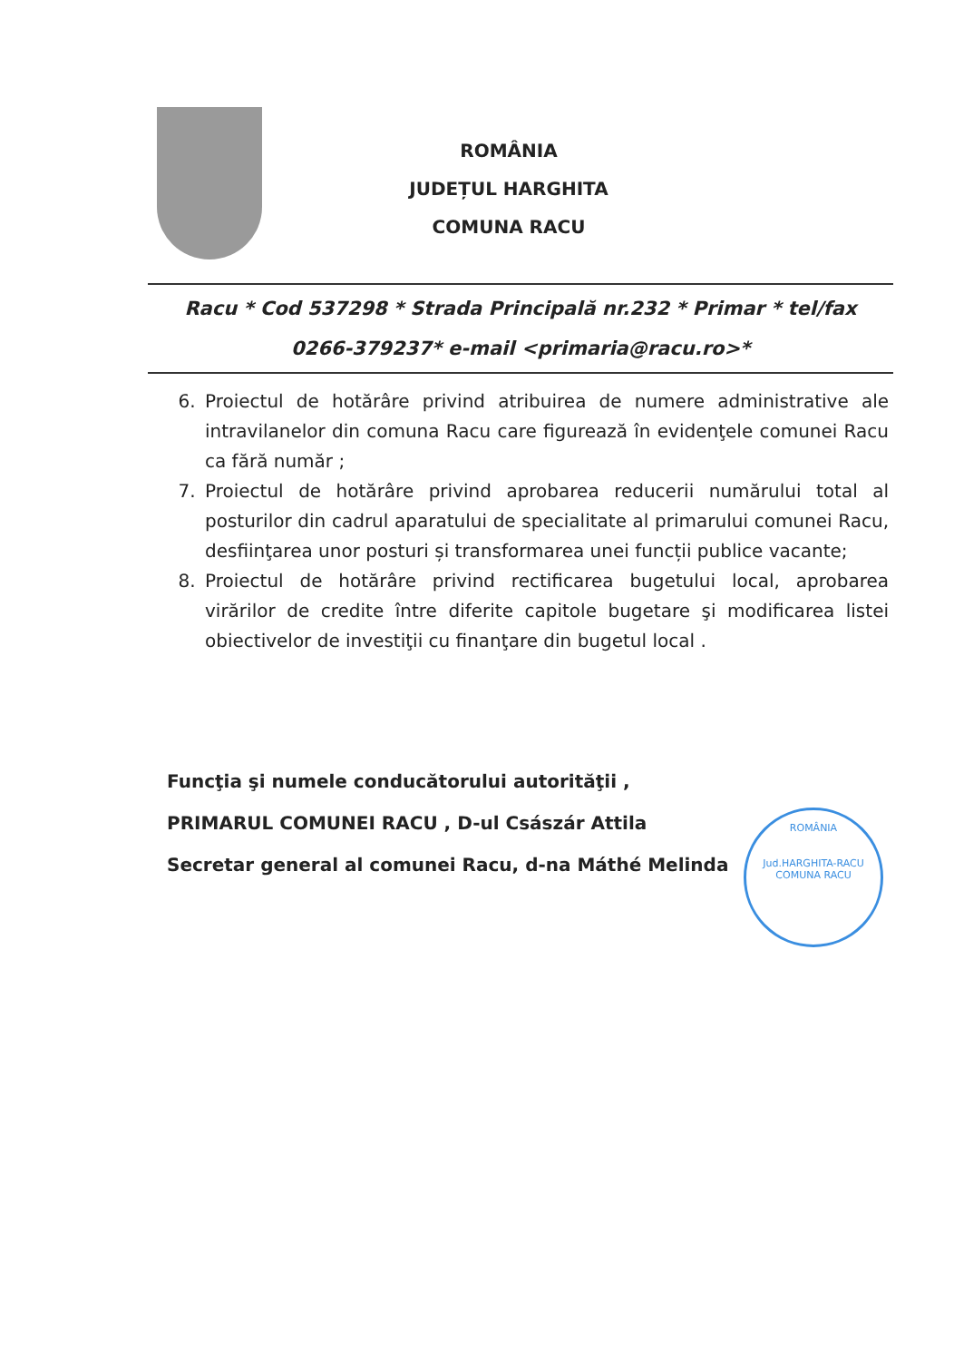ROMÂNIA
JUDEȚUL HARGHITA
COMUNA RACU
Racu * Cod 537298 * Strada Principală nr.232 * Primar * tel/fax
0266-379237* e-mail <primaria@racu.ro>*
6. Proiectul de hotărâre privind atribuirea de numere administrative ale intravilanelor din comuna Racu care figurează în evidenţele comunei Racu ca fără număr ;
7. Proiectul de hotărâre privind aprobarea reducerii numărului total al posturilor din cadrul aparatului de specialitate al primarului comunei Racu, desfiinţarea unor posturi și transformarea unei funcții publice vacante;
8. Proiectul de hotărâre privind rectificarea bugetului local, aprobarea virărilor de credite între diferite capitole bugetare şi modificarea listei obiectivelor de investiţii cu finanţare din bugetul local .
Funcţia şi numele conducătorului autorităţii ,
PRIMARUL COMUNEI RACU , D-ul Császár Attila
Secretar general al comunei Racu, d-na Máthé Melinda
ROMÂNIA
Jud.HARGHITA-RACU
COMUNA RACU